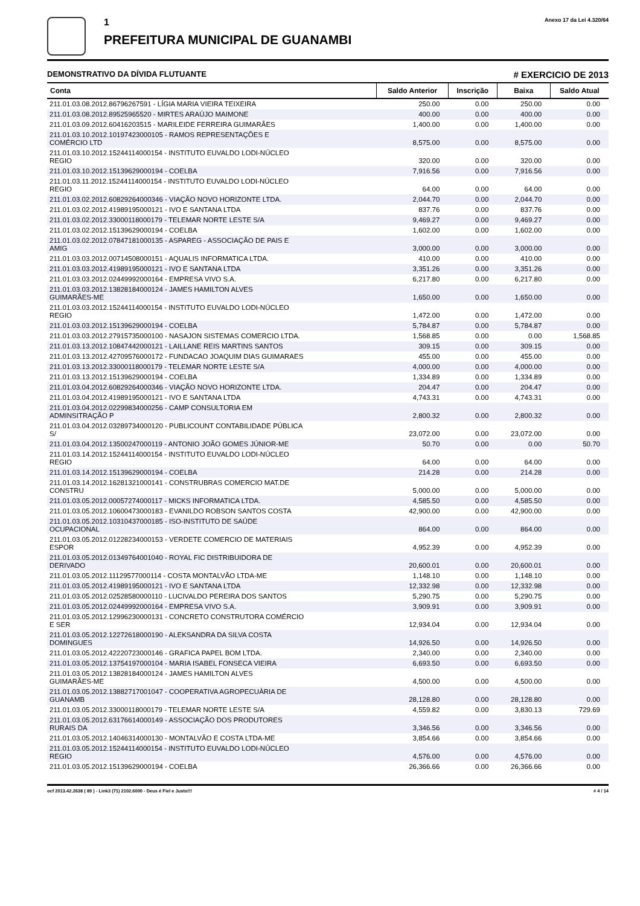1
PREFEITURA MUNICIPAL DE GUANAMBI
Anexo 17 da Lei 4.320/64
DEMONSTRATIVO DA DÍVIDA FLUTUANTE # EXERCICIO DE 2013
| Conta | Saldo Anterior | Inscrição | Baixa | Saldo Atual |
| --- | --- | --- | --- | --- |
| 211.01.03.08.2012.86796267591 - LÍGIA MARIA VIEIRA TEIXEIRA | 250.00 | 0.00 | 250.00 | 0.00 |
| 211.01.03.08.2012.89525965520 - MIRTES ARAÚJO MAIMONE | 400.00 | 0.00 | 400.00 | 0.00 |
| 211.01.03.09.2012.60416203515 - MARILEIDE FERREIRA GUIMARÃES | 1,400.00 | 0.00 | 1,400.00 | 0.00 |
| 211.01.03.10.2012.10197423000105 - RAMOS REPRESENTAÇÕES E COMÉRCIO LTD | 8,575.00 | 0.00 | 8,575.00 | 0.00 |
| 211.01.03.10.2012.15244114000154 - INSTITUTO EUVALDO LODI-NÚCLEO REGIO | 320.00 | 0.00 | 320.00 | 0.00 |
| 211.01.03.10.2012.15139629000194 - COELBA | 7,916.56 | 0.00 | 7,916.56 | 0.00 |
| 211.01.03.11.2012.15244114000154 - INSTITUTO EUVALDO LODI-NÚCLEO REGIO | 64.00 | 0.00 | 64.00 | 0.00 |
| 211.01.03.02.2012.60829264000346 - VIAÇÃO NOVO HORIZONTE LTDA. | 2,044.70 | 0.00 | 2,044.70 | 0.00 |
| 211.01.03.02.2012.41989195000121 - IVO E SANTANA LTDA | 837.76 | 0.00 | 837.76 | 0.00 |
| 211.01.03.02.2012.33000118000179 - TELEMAR NORTE LESTE S/A | 9,469.27 | 0.00 | 9,469.27 | 0.00 |
| 211.01.03.02.2012.15139629000194 - COELBA | 1,602.00 | 0.00 | 1,602.00 | 0.00 |
| 211.01.03.02.2012.07847181000135 - ASPAREG - ASSOCIAÇÃO DE PAIS E AMIG | 3,000.00 | 0.00 | 3,000.00 | 0.00 |
| 211.01.03.03.2012.00714508000151 - AQUALIS INFORMATICA LTDA. | 410.00 | 0.00 | 410.00 | 0.00 |
| 211.01.03.03.2012.41989195000121 - IVO E SANTANA LTDA | 3,351.26 | 0.00 | 3,351.26 | 0.00 |
| 211.01.03.03.2012.02449992000164 - EMPRESA VIVO S.A. | 6,217.80 | 0.00 | 6,217.80 | 0.00 |
| 211.01.03.03.2012.13828184000124 - JAMES HAMILTON ALVES GUIMARÃES-ME | 1,650.00 | 0.00 | 1,650.00 | 0.00 |
| 211.01.03.03.2012.15244114000154 - INSTITUTO EUVALDO LODI-NÚCLEO REGIO | 1,472.00 | 0.00 | 1,472.00 | 0.00 |
| 211.01.03.03.2012.15139629000194 - COELBA | 5,784.87 | 0.00 | 5,784.87 | 0.00 |
| 211.01.03.03.2012.27915735000100 - NASAJON SISTEMAS COMERCIO LTDA. | 1,568.85 | 0.00 | 0.00 | 1,568.85 |
| 211.01.03.13.2012.10847442000121 - LAILLANE REIS MARTINS SANTOS | 309.15 | 0.00 | 309.15 | 0.00 |
| 211.01.03.13.2012.42709576000172 - FUNDACAO JOAQUIM DIAS GUIMARAES | 455.00 | 0.00 | 455.00 | 0.00 |
| 211.01.03.13.2012.33000118000179 - TELEMAR NORTE LESTE S/A | 4,000.00 | 0.00 | 4,000.00 | 0.00 |
| 211.01.03.13.2012.15139629000194 - COELBA | 1,334.89 | 0.00 | 1,334.89 | 0.00 |
| 211.01.03.04.2012.60829264000346 - VIAÇÃO NOVO HORIZONTE LTDA. | 204.47 | 0.00 | 204.47 | 0.00 |
| 211.01.03.04.2012.41989195000121 - IVO E SANTANA LTDA | 4,743.31 | 0.00 | 4,743.31 | 0.00 |
| 211.01.03.04.2012.02299834000256 - CAMP CONSULTORIA EM ADMINSITRAÇÃO P | 2,800.32 | 0.00 | 2,800.32 | 0.00 |
| 211.01.03.04.2012.03289734000120 - PUBLICOUNT CONTABILIDADE PÚBLICA S/ | 23,072.00 | 0.00 | 23,072.00 | 0.00 |
| 211.01.03.04.2012.13500247000119 - ANTONIO JOÃO GOMES JÚNIOR-ME | 50.70 | 0.00 | 0.00 | 50.70 |
| 211.01.03.14.2012.15244114000154 - INSTITUTO EUVALDO LODI-NÚCLEO REGIO | 64.00 | 0.00 | 64.00 | 0.00 |
| 211.01.03.14.2012.15139629000194 - COELBA | 214.28 | 0.00 | 214.28 | 0.00 |
| 211.01.03.14.2012.16281321000141 - CONSTRUBRAS COMERCIO MAT.DE CONSTRU | 5,000.00 | 0.00 | 5,000.00 | 0.00 |
| 211.01.03.05.2012.00057274000117 - MICKS INFORMATICA LTDA. | 4,585.50 | 0.00 | 4,585.50 | 0.00 |
| 211.01.03.05.2012.10600473000183 - EVANILDO ROBSON SANTOS COSTA | 42,900.00 | 0.00 | 42,900.00 | 0.00 |
| 211.01.03.05.2012.10310437000185 - ISO-INSTITUTO DE SAÚDE OCUPACIONAL | 864.00 | 0.00 | 864.00 | 0.00 |
| 211.01.03.05.2012.01228234000153 - VERDETE COMERCIO DE MATERIAIS ESPOR | 4,952.39 | 0.00 | 4,952.39 | 0.00 |
| 211.01.03.05.2012.01349764001040 - ROYAL FIC DISTRIBUIDORA DE DERIVADO | 20,600.01 | 0.00 | 20,600.01 | 0.00 |
| 211.01.03.05.2012.11129577000114 - COSTA MONTALVÃO LTDA-ME | 1,148.10 | 0.00 | 1,148.10 | 0.00 |
| 211.01.03.05.2012.41989195000121 - IVO E SANTANA LTDA | 12,332.98 | 0.00 | 12,332.98 | 0.00 |
| 211.01.03.05.2012.02528580000110 - LUCIVALDO PEREIRA DOS SANTOS | 5,290.75 | 0.00 | 5,290.75 | 0.00 |
| 211.01.03.05.2012.02449992000164 - EMPRESA VIVO S.A. | 3,909.91 | 0.00 | 3,909.91 | 0.00 |
| 211.01.03.05.2012.12996230000131 - CONCRETO CONSTRUTORA COMÉRCIO E SER | 12,934.04 | 0.00 | 12,934.04 | 0.00 |
| 211.01.03.05.2012.12272618000190 - ALEKSANDRA DA SILVA COSTA DOMINGUES | 14,926.50 | 0.00 | 14,926.50 | 0.00 |
| 211.01.03.05.2012.42220723000146 - GRAFICA PAPEL BOM LTDA. | 2,340.00 | 0.00 | 2,340.00 | 0.00 |
| 211.01.03.05.2012.13754197000104 - MARIA ISABEL FONSECA VIEIRA | 6,693.50 | 0.00 | 6,693.50 | 0.00 |
| 211.01.03.05.2012.13828184000124 - JAMES HAMILTON ALVES GUIMARÃES-ME | 4,500.00 | 0.00 | 4,500.00 | 0.00 |
| 211.01.03.05.2012.13882717001047 - COOPERATIVA AGROPECUÀRIA DE GUANAMB | 28,128.80 | 0.00 | 28,128.80 | 0.00 |
| 211.01.03.05.2012.33000118000179 - TELEMAR NORTE LESTE S/A | 4,559.82 | 0.00 | 3,830.13 | 729.69 |
| 211.01.03.05.2012.63176614000149 - ASSOCIAÇÃO DOS PRODUTORES RURAIS DA | 3,346.56 | 0.00 | 3,346.56 | 0.00 |
| 211.01.03.05.2012.14046314000130 - MONTALVÃO E COSTA LTDA-ME | 3,854.66 | 0.00 | 3,854.66 | 0.00 |
| 211.01.03.05.2012.15244114000154 - INSTITUTO EUVALDO LODI-NÚCLEO REGIO | 4,576.00 | 0.00 | 4,576.00 | 0.00 |
| 211.01.03.05.2012.15139629000194 - COELBA | 26,366.66 | 0.00 | 26,366.66 | 0.00 |
ocf 2013.42.2638 ( 89 ) - Link3 (71) 2102.6000 - Deus é Fiel e Justo!!! # 4 / 14